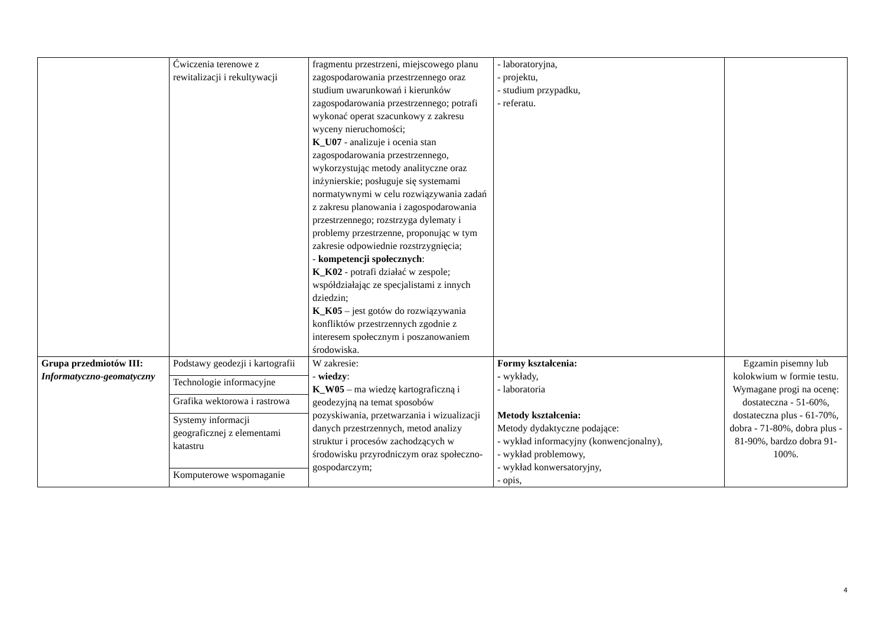| | Ćwiczenia terenowe z rewitalizacji i rekultywacji | fragmentu przestrzeni, miejscowego planu zagospodarowania przestrzennego oraz studium uwarunkowań i kierunków zagospodarowania przestrzennego; potrafi wykonać operat szacunkowy z zakresu wyceny nieruchomości; K_U07 - analizuje i ocenia stan zagospodarowania przestrzennego, wykorzystując metody analityczne oraz inżynierskie; posługuje się systemami normatywnymi w celu rozwiązywania zadań z zakresu planowania i zagospodarowania przestrzennego; rozstrzyga dylematy i problemy przestrzenne, proponując w tym zakresie odpowiednie rozstrzygnięcia; - kompetencji społecznych : K_K02 - potrafi działać w zespole; współdziałając ze specjalistami z innych dziedzin; K_K05 – jest gotów do rozwiązywania konfliktów przestrzennych zgodnie z interesem społecznym i poszanowaniem środowiska. | - laboratoryjna, - projektu, - studium przypadku, - referatu. | |
| Grupa przedmiotów III: Informatyczno-geomatyczny | Podstawy geodezji i kartografii | W zakresie: - wiedzy : K_W05 – ma wiedzę kartograficzną i geodezyjną na temat sposobów pozyskiwania, przetwarzania i wizualizacji danych przestrzennych, metod analizy struktur i procesów zachodzących w środowisku przyrodniczym oraz społeczno-gospodarczym; | Formy kształcenia: - wykłady, - laboratoria Metody kształcenia: Metody dydaktyczne podające: - wykład informacyjny (konwencjonalny), - wykład problemowy, - wykład konwersatoryjny, - opis, | Egzamin pisemny lub kolokwium w formie testu. Wymagane progi na ocenę: dostateczna - 51-60%, dostateczna plus - 61-70%, dobra - 71-80%, dobra plus - 81-90%, bardzo dobra 91-100%. |
| | Technologie informacyjne | | | |
| | Grafika wektorowa i rastrowa | | | |
| | Systemy informacji geograficznej z elementami katastru | | | |
| | Komputerowe wspomaganie | | | |
4